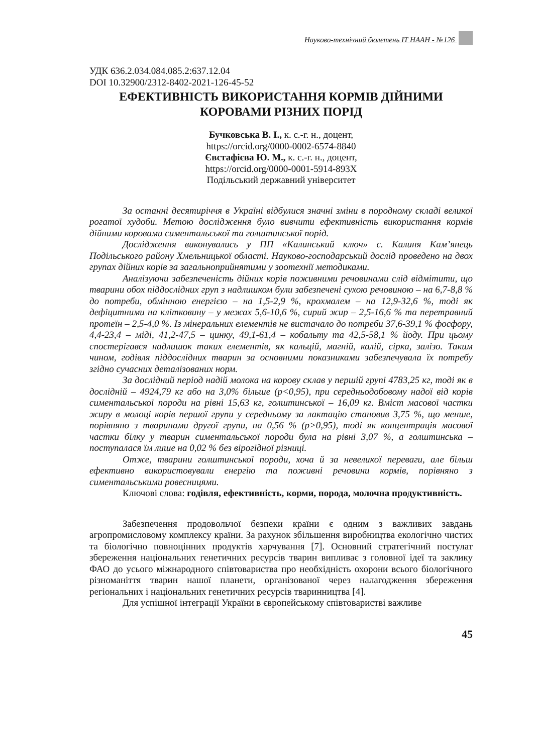Науково-технічний бюлетень ІТ НААН - №126
УДК 636.2.034.084.085.2:637.12.04
DOI 10.32900/2312-8402-2021-126-45-52
ЕФЕКТИВНІСТЬ ВИКОРИСТАННЯ КОРМІВ ДІЙНИМИ
КОРОВАМИ РІЗНИХ ПОРІД
Бучковська В. І., к. с.-г. н., доцент,
https://orcid.org/0000-0002-6574-8840
Євстафієва Ю. М., к. с.-г. н., доцент,
https://orcid.org/0000-0001-5914-893X
Подільський державний університет
За останні десятиріччя в Україні відбулися значні зміни в породному складі великої рогатої худоби. Метою дослідження було вивчити ефективність використання кормів дійними коровами симентальської та голштинської порід.
Дослідження виконувались у ПП «Калинський ключ» с. Калиня Кам’янець Подільського району Хмельницької області. Науково-господарський дослід проведено на двох групах дійних корів за загальноприйнятими у зоотехнії методиками.
Аналізуючи забезпеченість дійних корів поживними речовинами слід відмітити, що тварини обох піддослідних груп з надлишком були забезпечені сухою речовиною – на 6,7-8,8 % до потреби, обмінною енергією – на 1,5-2,9 %, крохмалем – на 12,9-32,6 %, тоді як дефіцитними на клітковину – у межах 5,6-10,6 %, сирий жир – 2,5-16,6 % та перетравний протеїн – 2,5-4,0 %. Із мінеральних елементів не вистачало до потреби 37,6-39,1 % фосфору, 4,4-23,4 – міді, 41,2-47,5 – цинку, 49,1-61,4 – кобальту та 42,5-58,1 % йоду. При цьому спостерігався надлишок таких елементів, як кальцій, магній, калій, сірка, залізо. Таким чином, годівля піддослідних тварин за основними показниками забезпечувала їх потребу згідно сучасних деталізованих норм.
За дослідний період надій молока на корову склав у першій групі 4783,25 кг, тоді як в дослідній – 4924,79 кг або на 3,0% більше (р<0,95), при середньодобовому надої від корів симентальської породи на рівні 15,63 кг, голштинської – 16,09 кг. Вміст масової частки жиру в молоці корів першої групи у середньому за лактацію становив 3,75 %, що менше, порівняно з тваринами другої групи, на 0,56 % (р>0,95), тоді як концентрація масової частки білку у тварин симентальської породи була на рівні 3,07 %, а голштинська – поступалася їм лише на 0,02 % без вірогідної різниці.
Отже, тварини голштинської породи, хоча й за невеликої переваги, але більш ефективно використовували енергію та поживні речовини кормів, порівняно з симентальськими ровесницями.
Ключові слова: годівля, ефективність, корми, порода, молочна продуктивність.
Забезпечення продовольчої безпеки країни є одним з важливих завдань агропромисловому комплексу країни. За рахунок збільшення виробництва екологічно чистих та біологічно повноцінних продуктів харчування [7]. Основний стратегічний постулат збереження національних генетичних ресурсів тварин випливає з головної ідеї та заклику ФАО до усього міжнародного співтовариства про необхідність охорони всього біологічного різноманіття тварин нашої планети, організованої через налагодження збереження регіональних і національних генетичних ресурсів тваринництва [4].
Для успішної інтеграції України в європейському співтоваристві важливе
45